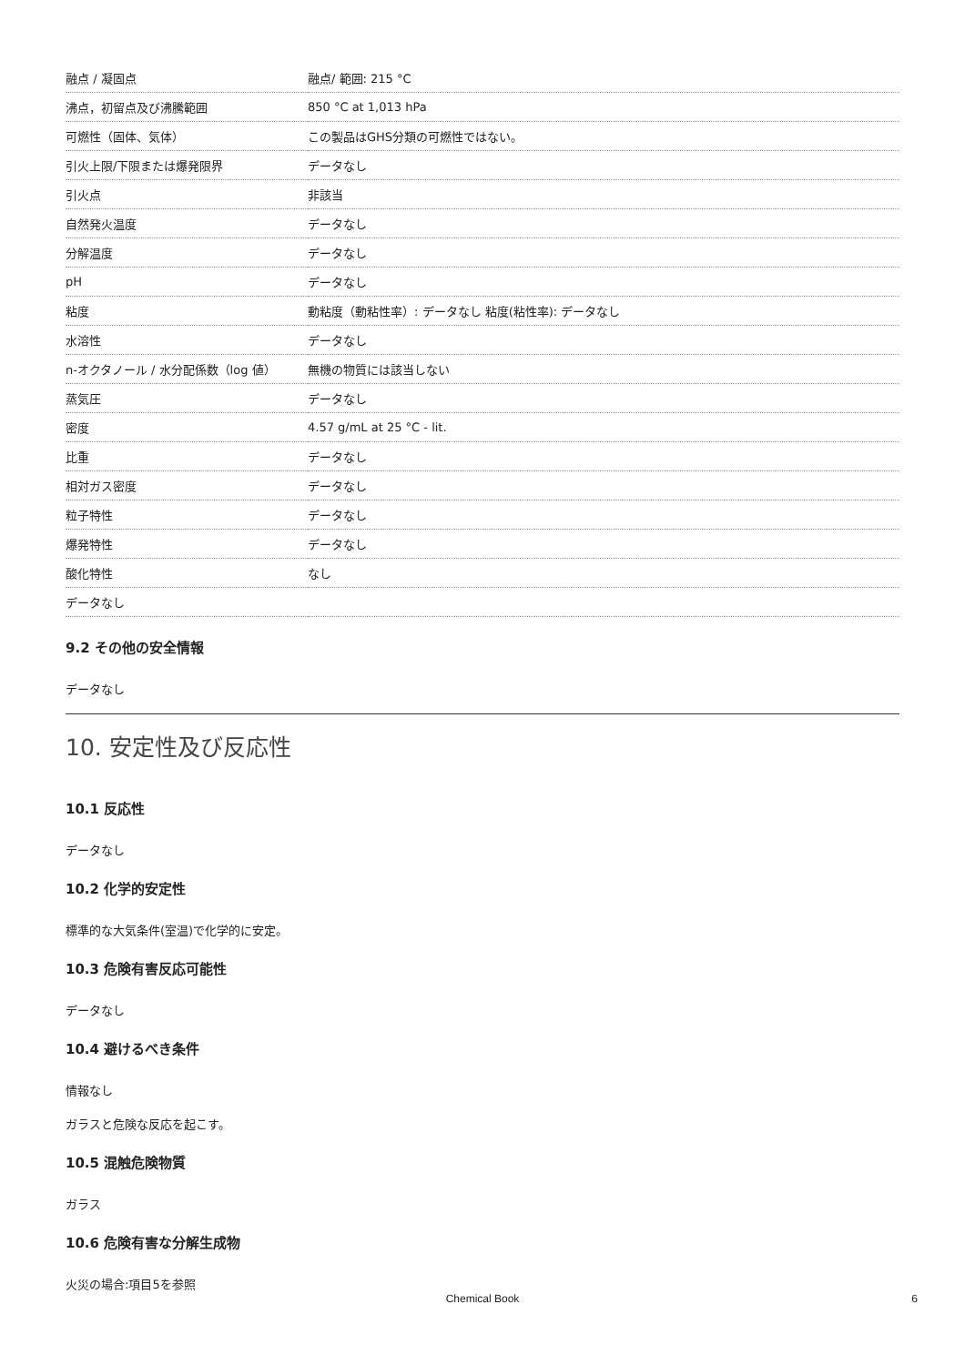| 融点 / 凝固点 | 融点/ 範囲: 215 °C |
| 沸点，初留点及び沸騰範囲 | 850 °C at 1,013 hPa |
| 可燃性（固体、気体） | この製品はGHS分類の可燃性ではない。 |
| 引火上限/下限または爆発限界 | データなし |
| 引火点 | 非該当 |
| 自然発火温度 | データなし |
| 分解温度 | データなし |
| pH | データなし |
| 粘度 | 動粘度（動粘性率）: データなし 粘度(粘性率): データなし |
| 水溶性 | データなし |
| n-オクタノール / 水分配係数（log 値） | 無機の物質には該当しない |
| 蒸気圧 | データなし |
| 密度 | 4.57 g/mL at 25 °C - lit. |
| 比重 | データなし |
| 相対ガス密度 | データなし |
| 粒子特性 | データなし |
| 爆発特性 | データなし |
| 酸化特性 | なし |
| データなし | |
9.2 その他の安全情報
データなし
10. 安定性及び反応性
10.1 反応性
データなし
10.2 化学的安定性
標準的な大気条件(室温)で化学的に安定。
10.3 危険有害反応可能性
データなし
10.4 避けるべき条件
情報なし
ガラスと危険な反応を起こす。
10.5 混触危険物質
ガラス
10.6 危険有害な分解生成物
火災の場合:項目5を参照
Chemical Book 6